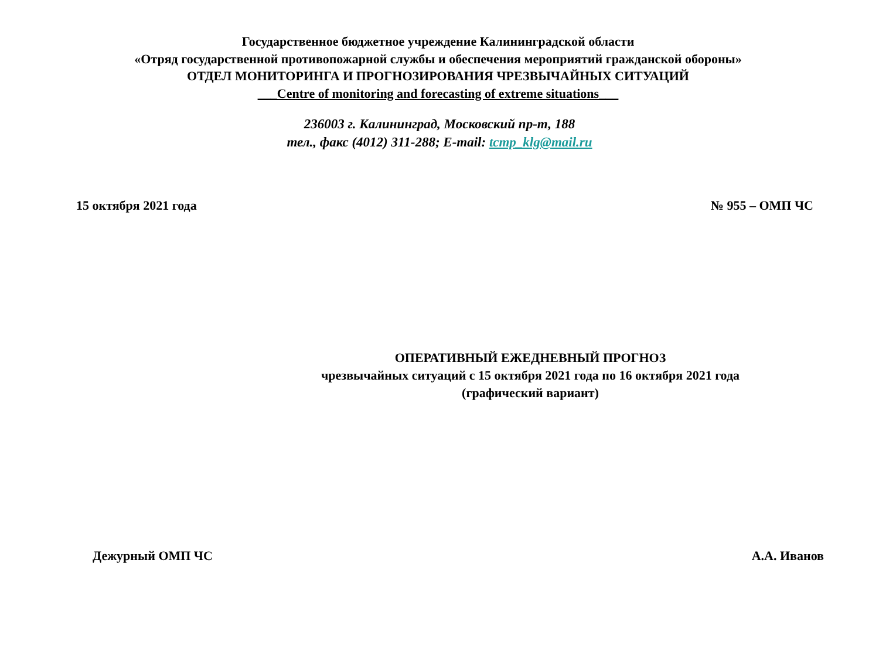Государственное бюджетное учреждение Калининградской области
«Отряд государственной противопожарной службы и обеспечения мероприятий гражданской обороны»
ОТДЕЛ МОНИТОРИНГА И ПРОГНОЗИРОВАНИЯ ЧРЕЗВЫЧАЙНЫХ СИТУАЦИЙ
___Centre of monitoring and forecasting of extreme situations___
236003 г. Калининград, Московский пр-т, 188
тел., факс (4012) 311-288; E-mail: tcmp_klg@mail.ru
15 октября 2021 года № 955 – ОМП ЧС
ОПЕРАТИВНЫЙ ЕЖЕДНЕВНЫЙ ПРОГНОЗ
чрезвычайных ситуаций с 15 октября 2021 года по 16 октября 2021 года
(графический вариант)
Дежурный ОМП ЧС А.А. Иванов